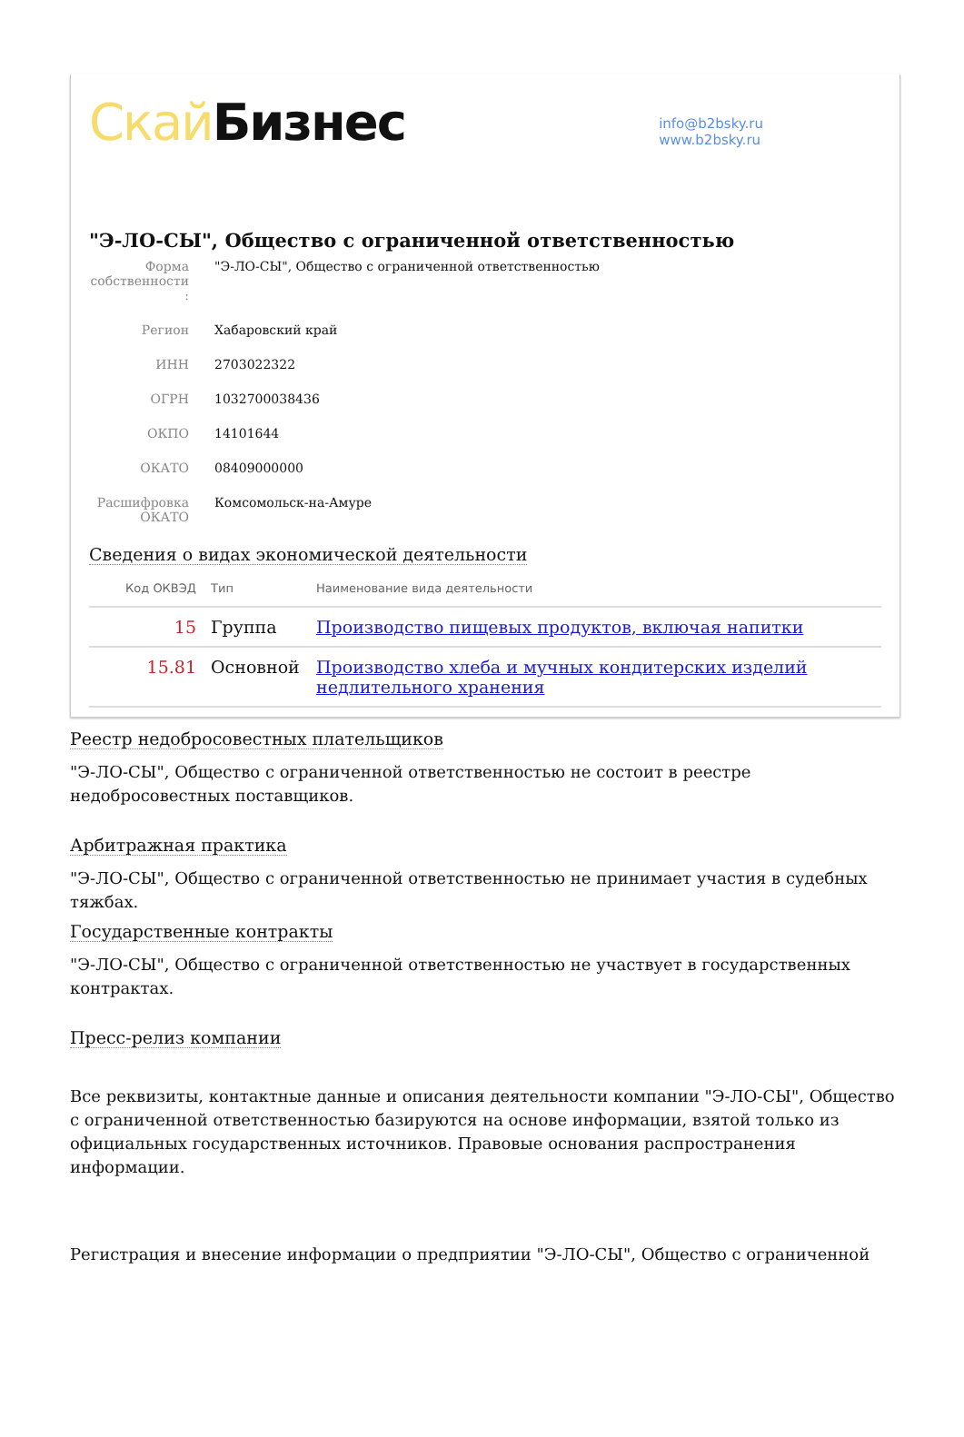Скай Бизнес
info@b2bsky.ru
www.b2bsky.ru
"Э-ЛО-СЫ", Общество с ограниченной ответственностью
Форма собственности :
"Э-ЛО-СЫ", Общество с ограниченной ответственностью
Регион Хабаровский край
ИНН 2703022322
ОГРН 1032700038436
ОКПО 14101644
ОКАТО 08409000000
Расшифровка ОКАТО
Комсомольск-на-Амуре
Сведения о видах экономической деятельности
| Код ОКВЭД | Тип | Наименование вида деятельности |
| --- | --- | --- |
| 15 | Группа | Производство пищевых продуктов, включая напитки |
| 15.81 | Основной | Производство хлеба и мучных кондитерских изделий недлительного хранения |
Реестр недобросовестных плательщиков
"Э-ЛО-СЫ", Общество с ограниченной ответственностью не состоит в реестре недобросовестных поставщиков.
Арбитражная практика
"Э-ЛО-СЫ", Общество с ограниченной ответственностью не принимает участия в судебных тяжбах.
Государственные контракты
"Э-ЛО-СЫ", Общество с ограниченной ответственностью не участвует в государственных контрактах.
Пресс-релиз компании
Все реквизиты, контактные данные и описания деятельности компании "Э-ЛО-СЫ", Общество с ограниченной ответственностью базируются на основе информации, взятой только из официальных государственных источников. Правовые основания распространения информации.
Регистрация и внесение информации о предприятии "Э-ЛО-СЫ", Общество с ограниченной